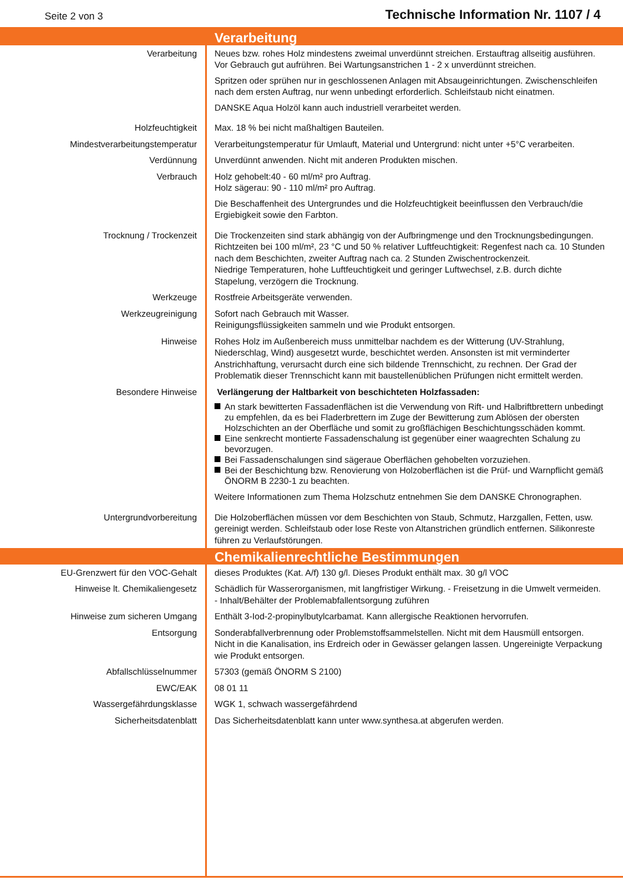Seite 2 von 3
Technische Information Nr. 1107 / 4
| | Verarbeitung |
| Verarbeitung | Neues bzw. rohes Holz mindestens zweimal unverdünnt streichen. Erstauftrag allseitig ausführen. Vor Gebrauch gut aufrühren. Bei Wartungsanstrichen 1 - 2 x unverdünnt streichen. Spritzen oder sprühen nur in geschlossenen Anlagen mit Absaugeinrichtungen. Zwischenschleifen nach dem ersten Auftrag, nur wenn unbedingt erforderlich. Schleifstaub nicht einatmen. DANSKE Aqua Holzöl kann auch industriell verarbeitet werden. |
| Holzfeuchtigkeit | Max. 18 % bei nicht maßhaltigen Bauteilen. |
| Mindestverarbeitungstemperatur | Verarbeitungstemperatur für Umlauft, Material und Untergrund: nicht unter +5°C verarbeiten. |
| Verdünnung | Unverdünnt anwenden. Nicht mit anderen Produkten mischen. |
| Verbrauch | Holz gehobelt:40 - 60 ml/m² pro Auftrag. Holz sägerau: 90 - 110 ml/m² pro Auftrag. Die Beschaffenheit des Untergrundes und die Holzfeuchtigkeit beeinflussen den Verbrauch/die Ergiebigkeit sowie den Farbton. |
| Trocknung / Trockenzeit | Die Trockenzeiten sind stark abhängig von der Aufbringmenge und den Trocknungsbedingungen. Richtzeiten bei 100 ml/m², 23 °C und 50 % relativer Luftfeuchtigkeit: Regenfest nach ca. 10 Stunden nach dem Beschichten, zweiter Auftrag nach ca. 2 Stunden Zwischentrockenzeit. Niedrige Temperaturen, hohe Luftfeuchtigkeit und geringer Luftwechsel, z.B. durch dichte Stapelung, verzögern die Trocknung. |
| Werkzeuge | Rostfreie Arbeitsgeräte verwenden. |
| Werkzeugreinigung | Sofort nach Gebrauch mit Wasser. Reinigungsflüssigkeiten sammeln und wie Produkt entsorgen. |
| Hinweise | Rohes Holz im Außenbereich muss unmittelbar nachdem es der Witterung (UV-Strahlung, Niederschlag, Wind) ausgesetzt wurde, beschichtet werden. Ansonsten ist mit verminderter Anstrichhaftung, verursacht durch eine sich bildende Trennschicht, zu rechnen. Der Grad der Problematik dieser Trennschicht kann mit baustellenüblichen Prüfungen nicht ermittelt werden. |
| Besondere Hinweise | Verlängerung der Haltbarkeit von beschichteten Holzfassaden: An stark bewitterten Fassadenflächen ist die Verwendung von Rift- und Halbriftbrettern unbedingt zu empfehlen, da es bei Fladerbrettern im Zuge der Bewitterung zum Ablösen der obersten Holzschichten an der Oberfläche und somit zu großflächigen Beschichtungsschäden kommt. Eine senkrecht montierte Fassadenschalung ist gegenüber einer waagrechten Schalung zu bevorzugen. Bei Fassadenschalungen sind sägeraue Oberflächen gehobelten vorzuziehen. Bei der Beschichtung bzw. Renovierung von Holzoberflächen ist die Prüf- und Warnpflicht gemäß ÖNORM B 2230-1 zu beachten. Weitere Informationen zum Thema Holzschutz entnehmen Sie dem DANSKE Chronographen. |
| Untergrundvorbereitung | Die Holzoberflächen müssen vor dem Beschichten von Staub, Schmutz, Harzgallen, Fetten, usw. gereinigt werden. Schleifstaub oder lose Reste von Altanstrichen gründlich entfernen. Silikonreste führen zu Verlaufstörungen. |
| | Chemikalienrechtliche Bestimmungen |
| EU-Grenzwert für den VOC-Gehalt | dieses Produktes (Kat. A/f) 130 g/l. Dieses Produkt enthält max. 30 g/l VOC |
| Hinweise lt. Chemikaliengesetz | Schädlich für Wasserorganismen, mit langfristiger Wirkung. - Freisetzung in die Umwelt vermeiden. - Inhalt/Behälter der Problemabfallentsorgung zuführen |
| Hinweise zum sicheren Umgang | Enthält 3-Iod-2-propinylbutylcarbamat. Kann allergische Reaktionen hervorrufen. |
| Entsorgung | Sonderabfallverbrennung oder Problemstoffsammelstellen. Nicht mit dem Hausmüll entsorgen. Nicht in die Kanalisation, ins Erdreich oder in Gewässer gelangen lassen. Ungereinigte Verpackung wie Produkt entsorgen. |
| Abfallschlüsselnummer | 57303 (gemäß ÖNORM S 2100) |
| EWC/EAK | 08 01 11 |
| Wassergefährdungsklasse | WGK 1, schwach wassergefährdend |
| Sicherheitsdatenblatt | Das Sicherheitsdatenblatt kann unter www.synthesa.at abgerufen werden. |